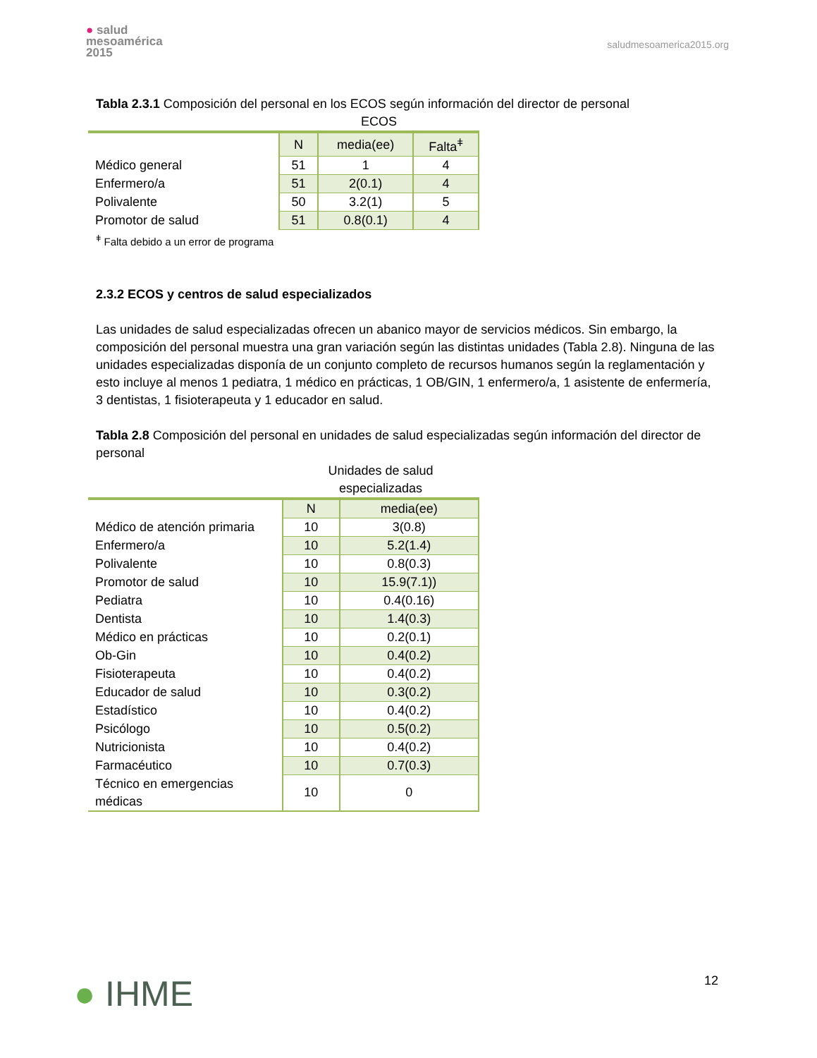● salud
mesoamérica
2015
saludmesoamerica2015.org
Tabla 2.3.1 Composición del personal en los ECOS según información del director de personal
| | ECOS | | |
| | N | media(ee) | Falta<sup>ǂ</sup> |
| Médico general | 51 | 1 | 4 |
| Enfermero/a | 51 | 2(0.1) | 4 |
| Polivalente | 50 | 3.2(1) | 5 |
| Promotor de salud | 51 | 0.8(0.1) | 4 |
<sup>ǂ</sup> Falta debido a un error de programa
2.3.2 ECOS y centros de salud especializados
Las unidades de salud especializadas ofrecen un abanico mayor de servicios médicos. Sin embargo, la composición del personal muestra una gran variación según las distintas unidades (Tabla 2.8). Ninguna de las unidades especializadas disponía de un conjunto completo de recursos humanos según la reglamentación y esto incluye al menos 1 pediatra, 1 médico en prácticas, 1 OB/GIN, 1 enfermero/a, 1 asistente de enfermería, 3 dentistas, 1 fisioterapeuta y 1 educador en salud.
Tabla 2.8 Composición del personal en unidades de salud especializadas según información del director de personal
| | Unidades de salud especializadas | |
| | N | media(ee) |
| Médico de atención primaria | 10 | 3(0.8) |
| Enfermero/a | 10 | 5.2(1.4) |
| Polivalente | 10 | 0.8(0.3) |
| Promotor de salud | 10 | 15.9(7.1)) |
| Pediatra | 10 | 0.4(0.16) |
| Dentista | 10 | 1.4(0.3) |
| Médico en prácticas | 10 | 0.2(0.1) |
| Ob-Gin | 10 | 0.4(0.2) |
| Fisioterapeuta | 10 | 0.4(0.2) |
| Educador de salud | 10 | 0.3(0.2) |
| Estadístico | 10 | 0.4(0.2) |
| Psicólogo | 10 | 0.5(0.2) |
| Nutricionista | 10 | 0.4(0.2) |
| Farmacéutico | 10 | 0.7(0.3) |
| Técnico en emergencias médicas | 10 | 0 |
● IHME 12